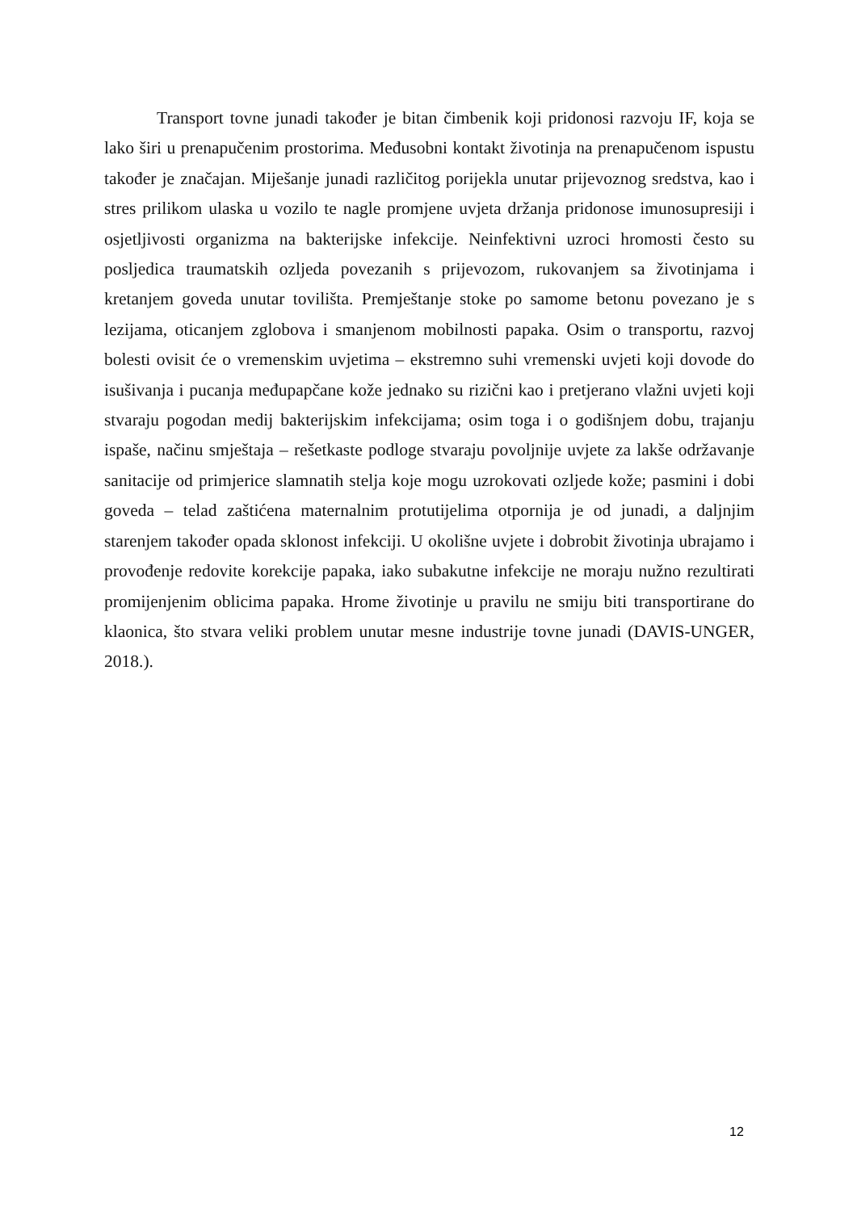Transport tovne junadi također je bitan čimbenik koji pridonosi razvoju IF, koja se lako širi u prenapučenim prostorima. Međusobni kontakt životinja na prenapučenom ispustu također je značajan. Miješanje junadi različitog porijekla unutar prijevoznog sredstva, kao i stres prilikom ulaska u vozilo te nagle promjene uvjeta držanja pridonose imunosupresiji i osjetljivosti organizma na bakterijske infekcije. Neinfektivni uzroci hromosti često su posljedica traumatskih ozljeda povezanih s prijevozom, rukovanjem sa životinjama i kretanjem goveda unutar tovilišta. Premještanje stoke po samome betonu povezano je s lezijama, oticanjem zglobova i smanjenom mobilnosti papaka. Osim o transportu, razvoj bolesti ovisit će o vremenskim uvjetima – ekstremno suhi vremenski uvjeti koji dovode do isušivanja i pucanja međupapčane kože jednako su rizični kao i pretjerano vlažni uvjeti koji stvaraju pogodan medij bakterijskim infekcijama; osim toga i o godišnjem dobu, trajanju ispaše, načinu smještaja – rešetkaste podloge stvaraju povoljnije uvjete za lakše održavanje sanitacije od primjerice slamnatih stelja koje mogu uzrokovati ozljede kože; pasmini i dobi goveda – telad zaštićena maternalnim protutijelima otpornija je od junadi, a daljnjim starenjem također opada sklonost infekciji. U okolišne uvjete i dobrobit životinja ubrajamo i provođenje redovite korekcije papaka, iako subakutne infekcije ne moraju nužno rezultirati promijenjenim oblicima papaka. Hrome životinje u pravilu ne smiju biti transportirane do klaonica, što stvara veliki problem unutar mesne industrije tovne junadi (DAVIS-UNGER, 2018.).
12